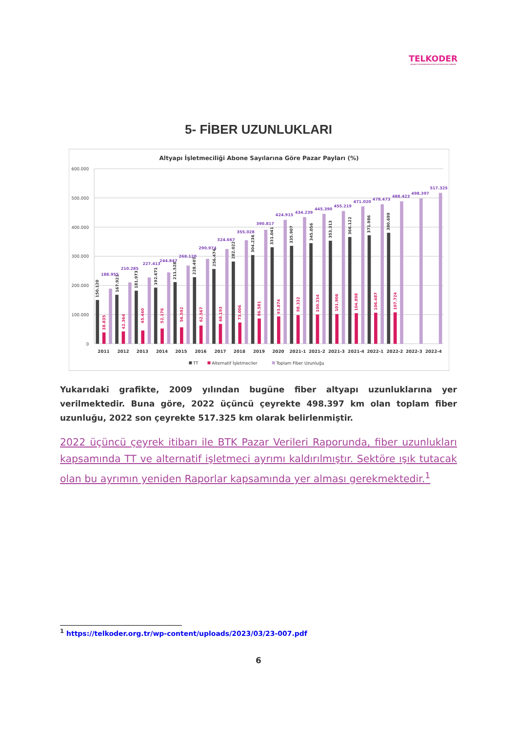TELKODER
SERBEST TELEKOMÜNİKASYON İŞLETMECİLERİ DERNEĞİ
5- FİBER UZUNLUKLARI
Altyapı İşletmeciliği Abone Sayılarına Göre Pazar Payları (%)
600.000
500.000
400.000
300.000
200.000
100.000
0
150.120
167.921
181.973
192.671
211.528
228.407
256.474
282.022
304.236
331.041
335.907
345.056
353.313
366.122
371.986
380.699
38.835
42.364
45.440
52.176
56.592
62.567
68.193
73.006
86.581
93.874
98.332
100.334
101.906
104.898
106.487
107.724
188.955
210.285
227.413
244.847
268.120
290.974
324.667
355.028
390.817
424.915
434.239
445.390
455.219
471.020
478.473
488.423
498.397
517.325
2011
2012
2013
2014
2015
2016
2017
2018
2019
2020
2021-1
2021-2
2021-3
2021-4
2022-1
2022-2
2022-3
2022-4
TT
Alternatif İşletmeciler
Toplam Fiber Uzunluğu
Yukarıdaki grafikte, 2009 yılından bugüne fiber altyapı uzunluklarına yer verilmektedir. Buna göre, 2022 üçüncü çeyrekte 498.397 km olan toplam fiber uzunluğu, 2022 son çeyrekte 517.325 km olarak belirlenmiştir.
2022 üçüncü çeyrek itibarı ile BTK Pazar Verileri Raporunda, fiber uzunlukları kapsamında TT ve alternatif işletmeci ayrımı kaldırılmıştır. Sektöre ışık tutacak olan bu ayrımın yeniden Raporlar kapsamında yer alması gerekmektedir.<sup>1</sup>
<sup>1</sup> https://telkoder.org.tr/wp-content/uploads/2023/03/23-007.pdf
6